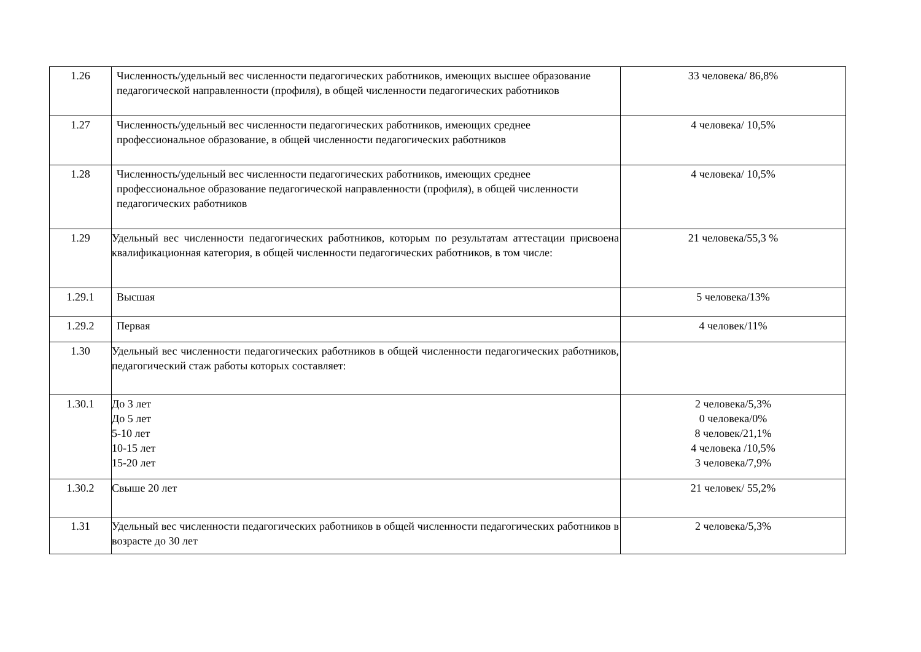| 1.26 | Численность/удельный вес численности педагогических работников, имеющих высшее образование педагогической направленности (профиля), в общей численности педагогических работников | 33 человека/ 86,8% |
| 1.27 | Численность/удельный вес численности педагогических работников, имеющих среднее профессиональное образование, в общей численности педагогических работников | 4 человека/ 10,5% |
| 1.28 | Численность/удельный вес численности педагогических работников, имеющих среднее профессиональное образование педагогической направленности (профиля), в общей численности педагогических работников | 4 человека/ 10,5% |
| 1.29 | Удельный вес численности педагогических работников, которым по результатам аттестации присвоена квалификационная категория, в общей численности педагогических работников, в том числе: | 21 человека/55,3 % |
| 1.29.1 | Высшая | 5 человека/13% |
| 1.29.2 | Первая | 4 человек/11% |
| 1.30 | Удельный вес численности педагогических работников в общей численности педагогических работников, педагогический стаж работы которых составляет: | |
| 1.30.1 | До 3 лет До 5 лет 5-10 лет 10-15 лет 15-20 лет | 2 человека/5,3% 0 человека/0% 8 человек/21,1% 4 человека /10,5% 3 человека/7,9% |
| 1.30.2 | Свыше 20 лет | 21 человек/ 55,2% |
| 1.31 | Удельный вес численности педагогических работников в общей численности педагогических работников в возрасте до 30 лет | 2 человека/5,3% |